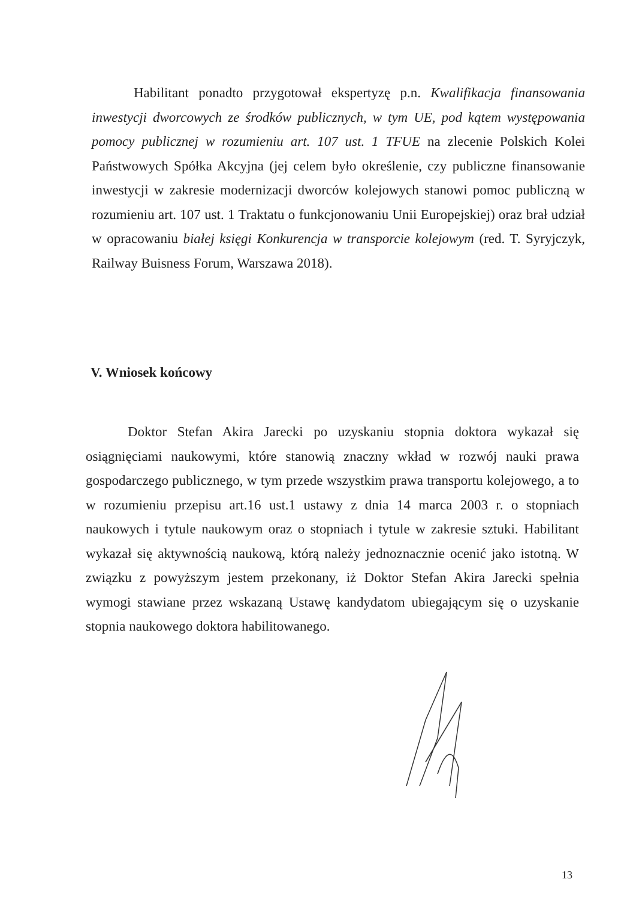Habilitant ponadto przygotował ekspertyzę p.n. Kwalifikacja finansowania inwestycji dworcowych ze środków publicznych, w tym UE, pod kątem występowania pomocy publicznej w rozumieniu art. 107 ust. 1 TFUE na zlecenie Polskich Kolei Państwowych Spółka Akcyjna (jej celem było określenie, czy publiczne finansowanie inwestycji w zakresie modernizacji dworców kolejowych stanowi pomoc publiczną w rozumieniu art. 107 ust. 1 Traktatu o funkcjonowaniu Unii Europejskiej) oraz brał udział w opracowaniu białej księgi Konkurencja w transporcie kolejowym (red. T. Syryjczyk, Railway Buisness Forum, Warszawa 2018).
V. Wniosek końcowy
Doktor Stefan Akira Jarecki po uzyskaniu stopnia doktora wykazał się osiągnięciami naukowymi, które stanowią znaczny wkład w rozwój nauki prawa gospodarczego publicznego, w tym przede wszystkim prawa transportu kolejowego, a to w rozumieniu przepisu art.16 ust.1 ustawy z dnia 14 marca 2003 r. o stopniach naukowych i tytule naukowym oraz o stopniach i tytule w zakresie sztuki. Habilitant wykazał się aktywnością naukową, którą należy jednoznacznie ocenić jako istotną. W związku z powyższym jestem przekonany, iż Doktor Stefan Akira Jarecki spełnia wymogi stawiane przez wskazaną Ustawę kandydatom ubiegającym się o uzyskanie stopnia naukowego doktora habilitowanego.
13